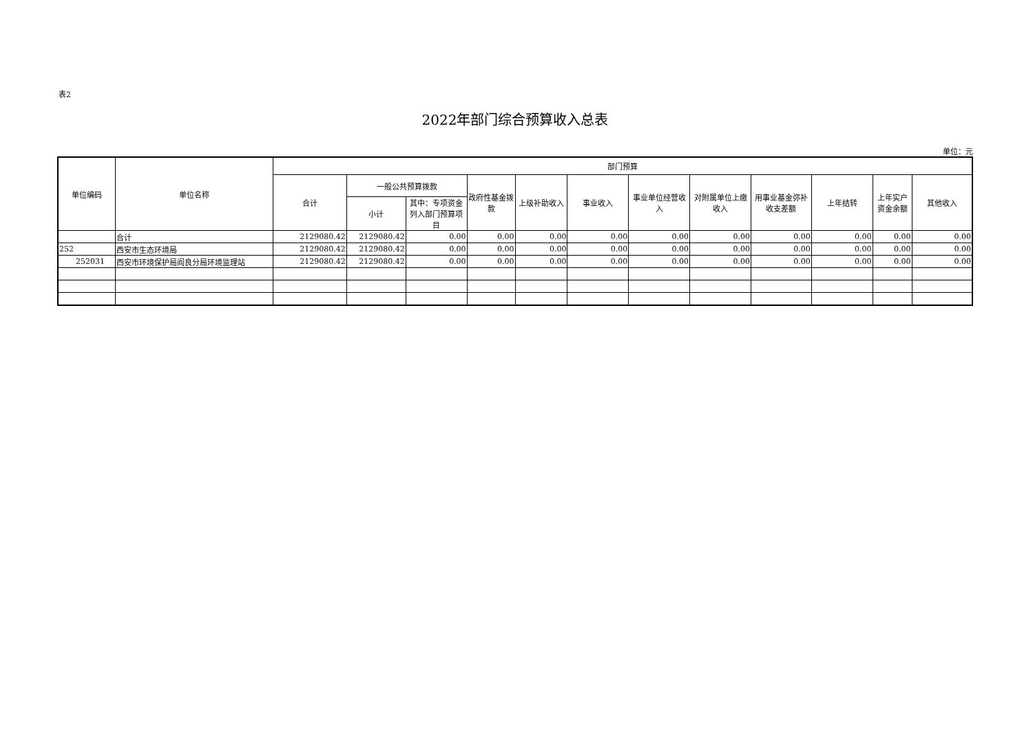表2
2022年部门综合预算收入总表
单位：元
| 单位编码 | 单位名称 | 部门预算 | | | | | | | | | | | |
| --- | --- | --- | --- | --- | --- | --- | --- | --- | --- | --- | --- | --- | --- |
| | | 合计 | 一般公共预算拨款 | | 政府性基金拨款 | 上级补助收入 | 事业收入 | 事业单位经营收入 | 对附属单位上缴收入 | 用事业基金弥补收支差额 | 上年结转 | 上年实户资金余额 | 其他收入 |
| | | | 小计 | 其中：专项资金列入部门预算项目 | | | | | | | | | |
| | 合计 | 2129080.42 | 2129080.42 | 0.00 | 0.00 | 0.00 | 0.00 | 0.00 | 0.00 | 0.00 | 0.00 | 0.00 | 0.00 |
| 252 | 西安市生态环境局 | 2129080.42 | 2129080.42 | 0.00 | 0.00 | 0.00 | 0.00 | 0.00 | 0.00 | 0.00 | 0.00 | 0.00 | 0.00 |
| 252031 | 西安市环境保护局阎良分局环境监理站 | 2129080.42 | 2129080.42 | 0.00 | 0.00 | 0.00 | 0.00 | 0.00 | 0.00 | 0.00 | 0.00 | 0.00 | 0.00 |